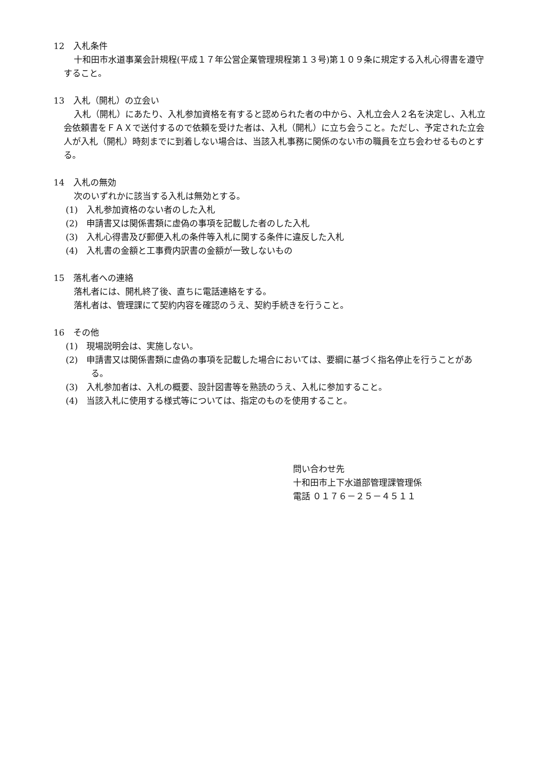12　入札条件
十和田市水道事業会計規程(平成１７年公営企業管理規程第１３号)第１０９条に規定する入札心得書を遵守すること。
13　入札（開札）の立会い
入札（開札）にあたり、入札参加資格を有すると認められた者の中から、入札立会人２名を決定し、入札立会依頼書をＦＡＸで送付するので依頼を受けた者は、入札（開札）に立ち会うこと。ただし、予定された立会人が入札（開札）時刻までに到着しない場合は、当該入札事務に関係のない市の職員を立ち会わせるものとする。
14　入札の無効
次のいずれかに該当する入札は無効とする。
(1)　入札参加資格のない者のした入札
(2)　申請書又は関係書類に虚偽の事項を記載した者のした入札
(3)　入札心得書及び郵便入札の条件等入札に関する条件に違反した入札
(4)　入札書の金額と工事費内訳書の金額が一致しないもの
15　落札者への連絡
落札者には、開札終了後、直ちに電話連絡をする。
落札者は、管理課にて契約内容を確認のうえ、契約手続きを行うこと。
16　その他
(1)　現場説明会は、実施しない。
(2)　申請書又は関係書類に虚偽の事項を記載した場合においては、要綱に基づく指名停止を行うことがある。
(3)　入札参加者は、入札の概要、設計図書等を熟読のうえ、入札に参加すること。
(4)　当該入札に使用する様式等については、指定のものを使用すること。
問い合わせ先
十和田市上下水道部管理課管理係
電話 ０１７６－２５－４５１１